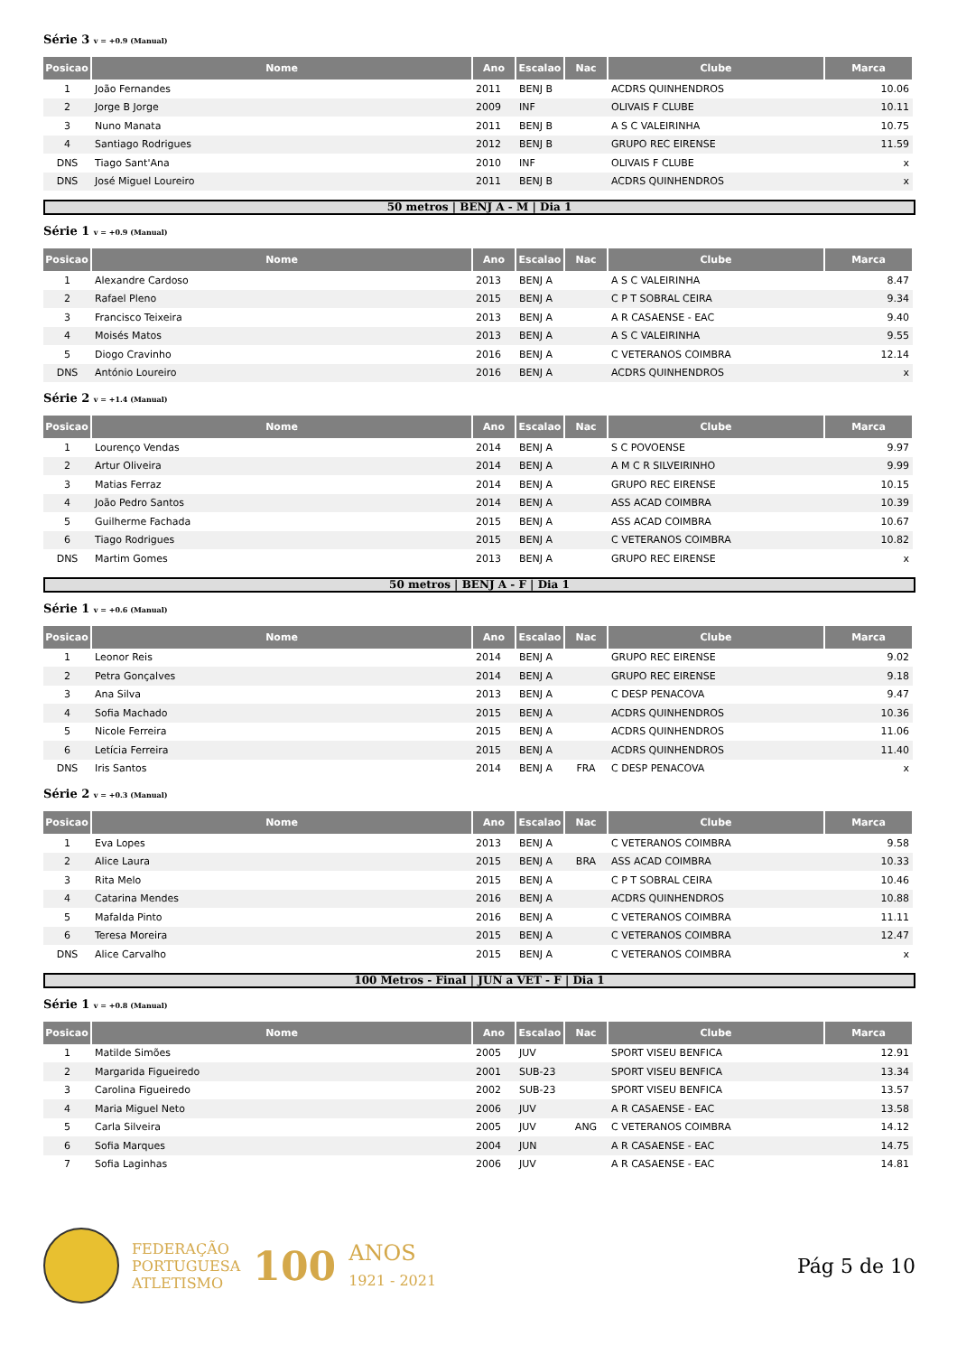Série 3 v = +0.9 (Manual)
| Posicao | Nome | Ano | Escalao | Nac | Clube | Marca |
| --- | --- | --- | --- | --- | --- | --- |
| 1 | João Fernandes | 2011 | BENJ B | | ACDRS QUINHENDROS | 10.06 |
| 2 | Jorge B Jorge | 2009 | INF | | OLIVAIS F CLUBE | 10.11 |
| 3 | Nuno Manata | 2011 | BENJ B | | A S C VALEIRINHA | 10.75 |
| 4 | Santiago Rodrigues | 2012 | BENJ B | | GRUPO REC EIRENSE | 11.59 |
| DNS | Tiago Sant'Ana | 2010 | INF | | OLIVAIS F CLUBE | x |
| DNS | José Miguel Loureiro | 2011 | BENJ B | | ACDRS QUINHENDROS | x |
50 metros | BENJ A - M | Dia 1
Série 1 v = +0.9 (Manual)
| Posicao | Nome | Ano | Escalao | Nac | Clube | Marca |
| --- | --- | --- | --- | --- | --- | --- |
| 1 | Alexandre Cardoso | 2013 | BENJ A | | A S C VALEIRINHA | 8.47 |
| 2 | Rafael Pleno | 2015 | BENJ A | | C P T SOBRAL CEIRA | 9.34 |
| 3 | Francisco Teixeira | 2013 | BENJ A | | A R CASAENSE - EAC | 9.40 |
| 4 | Moisés Matos | 2013 | BENJ A | | A S C VALEIRINHA | 9.55 |
| 5 | Diogo Cravinho | 2016 | BENJ A | | C VETERANOS COIMBRA | 12.14 |
| DNS | António Loureiro | 2016 | BENJ A | | ACDRS QUINHENDROS | x |
Série 2 v = +1.4 (Manual)
| Posicao | Nome | Ano | Escalao | Nac | Clube | Marca |
| --- | --- | --- | --- | --- | --- | --- |
| 1 | Lourenço Vendas | 2014 | BENJ A | | S C POVOENSE | 9.97 |
| 2 | Artur Oliveira | 2014 | BENJ A | | A M C R SILVEIRINHO | 9.99 |
| 3 | Matias Ferraz | 2014 | BENJ A | | GRUPO REC EIRENSE | 10.15 |
| 4 | João Pedro Santos | 2014 | BENJ A | | ASS ACAD COIMBRA | 10.39 |
| 5 | Guilherme Fachada | 2015 | BENJ A | | ASS ACAD COIMBRA | 10.67 |
| 6 | Tiago Rodrigues | 2015 | BENJ A | | C VETERANOS COIMBRA | 10.82 |
| DNS | Martim Gomes | 2013 | BENJ A | | GRUPO REC EIRENSE | x |
50 metros | BENJ A - F | Dia 1
Série 1 v = +0.6 (Manual)
| Posicao | Nome | Ano | Escalao | Nac | Clube | Marca |
| --- | --- | --- | --- | --- | --- | --- |
| 1 | Leonor Reis | 2014 | BENJ A | | GRUPO REC EIRENSE | 9.02 |
| 2 | Petra Gonçalves | 2014 | BENJ A | | GRUPO REC EIRENSE | 9.18 |
| 3 | Ana Silva | 2013 | BENJ A | | C DESP PENACOVA | 9.47 |
| 4 | Sofia Machado | 2015 | BENJ A | | ACDRS QUINHENDROS | 10.36 |
| 5 | Nicole Ferreira | 2015 | BENJ A | | ACDRS QUINHENDROS | 11.06 |
| 6 | Letícia Ferreira | 2015 | BENJ A | | ACDRS QUINHENDROS | 11.40 |
| DNS | Iris Santos | 2014 | BENJ A | FRA | C DESP PENACOVA | x |
Série 2 v = +0.3 (Manual)
| Posicao | Nome | Ano | Escalao | Nac | Clube | Marca |
| --- | --- | --- | --- | --- | --- | --- |
| 1 | Eva Lopes | 2013 | BENJ A | | C VETERANOS COIMBRA | 9.58 |
| 2 | Alice Laura | 2015 | BENJ A | BRA | ASS ACAD COIMBRA | 10.33 |
| 3 | Rita Melo | 2015 | BENJ A | | C P T SOBRAL CEIRA | 10.46 |
| 4 | Catarina Mendes | 2016 | BENJ A | | ACDRS QUINHENDROS | 10.88 |
| 5 | Mafalda Pinto | 2016 | BENJ A | | C VETERANOS COIMBRA | 11.11 |
| 6 | Teresa Moreira | 2015 | BENJ A | | C VETERANOS COIMBRA | 12.47 |
| DNS | Alice Carvalho | 2015 | BENJ A | | C VETERANOS COIMBRA | x |
100 Metros - Final | JUN a VET - F | Dia 1
Série 1 v = +0.8 (Manual)
| Posicao | Nome | Ano | Escalao | Nac | Clube | Marca |
| --- | --- | --- | --- | --- | --- | --- |
| 1 | Matilde Simões | 2005 | JUV | | SPORT VISEU BENFICA | 12.91 |
| 2 | Margarida Figueiredo | 2001 | SUB-23 | | SPORT VISEU BENFICA | 13.34 |
| 3 | Carolina Figueiredo | 2002 | SUB-23 | | SPORT VISEU BENFICA | 13.57 |
| 4 | Maria Miguel Neto | 2006 | JUV | | A R CASAENSE - EAC | 13.58 |
| 5 | Carla Silveira | 2005 | JUV | ANG | C VETERANOS COIMBRA | 14.12 |
| 6 | Sofia Marques | 2004 | JUN | | A R CASAENSE - EAC | 14.75 |
| 7 | Sofia Laginhas | 2006 | JUV | | A R CASAENSE - EAC | 14.81 |
FEDERAÇÃO
PORTUGUESA
ATLETISMO
100
ANOS
1921 - 2021
Pág 5 de 10